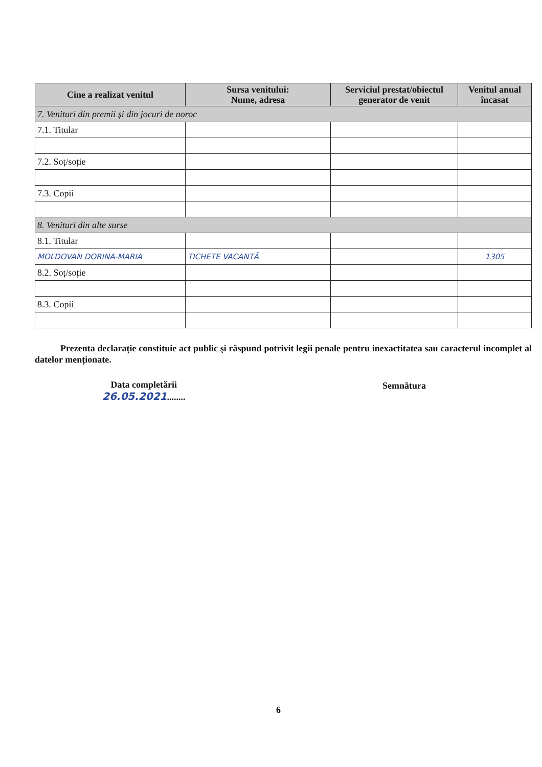| Cine a realizat venitul | Sursa venitului: Nume, adresa | Serviciul prestat/obiectul generator de venit | Venitul anual încasat |
| --- | --- | --- | --- |
| 7. Venituri din premii şi din jocuri de noroc | | | |
| 7.1. Titular | | | |
| 7.2. Soț/soție | | | |
| 7.3. Copii | | | |
| 8. Venituri din alte surse | | | |
| 8.1. Titular | | | |
| MOLDOVAN DORINA-MARIA | TICHETE VACANTĂ | | 1305 |
| 8.2. Soț/soție | | | |
| 8.3. Copii | | | |
Prezenta declarație constituie act public şi răspund potrivit legii penale pentru inexactitatea sau caracterul incomplet al datelor menționate.
Data completării
26.05.2021........
Semnătura
6